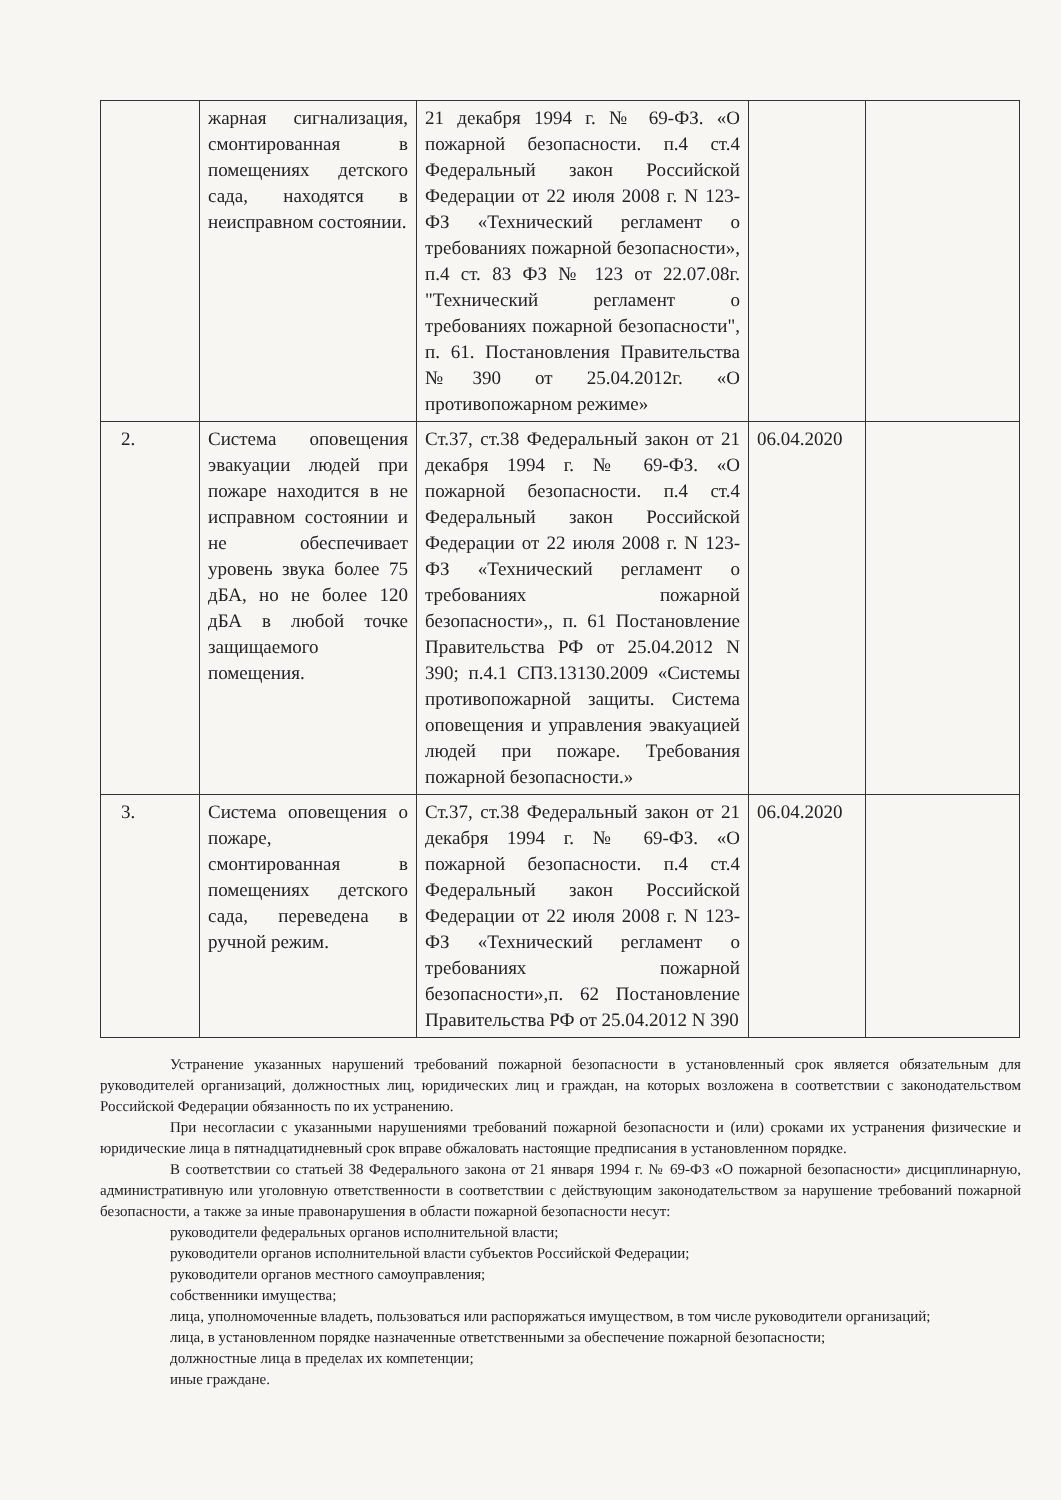| | жарная сигнализация, смонтированная в помещениях детского сада, находятся в неисправном состоянии. | 21 декабря 1994 г. № 69-ФЗ. «О пожарной безопасности. п.4 ст.4 Федеральный закон Российской Федерации от 22 июля 2008 г. N 123-ФЗ «Технический регламент о требованиях пожарной безопасности», п.4 ст. 83 ФЗ № 123 от 22.07.08г. "Технический регламент о требованиях пожарной безопасности", п. 61. Постановления Правительства №390 от 25.04.2012г. «О противопожарном режиме» | | |
| 2. | Система оповещения эвакуации людей при пожаре находится в не исправном состоянии и не обеспечивает уровень звука более 75 дБА, но не более 120 дБА в любой точке защищаемого помещения. | Ст.37, ст.38 Федеральный закон от 21 декабря 1994 г. № 69-ФЗ. «О пожарной безопасности. п.4 ст.4 Федеральный закон Российской Федерации от 22 июля 2008 г. N 123-ФЗ «Технический регламент о требованиях пожарной безопасности»,, п. 61 Постановление Правительства РФ от 25.04.2012 N 390; п.4.1 СП3.13130.2009 «Системы противопожарной защиты. Система оповещения и управления эвакуацией людей при пожаре. Требования пожарной безопасности.» | 06.04.2020 | |
| 3. | Система оповещения о пожаре, смонтированная в помещениях детского сада, переведена в ручной режим. | Ст.37, ст.38 Федеральный закон от 21 декабря 1994 г. № 69-ФЗ. «О пожарной безопасности. п.4 ст.4 Федеральный закон Российской Федерации от 22 июля 2008 г. N 123-ФЗ «Технический регламент о требованиях пожарной безопасности»,п. 62 Постановление Правительства РФ от 25.04.2012 N 390 | 06.04.2020 | |
Устранение указанных нарушений требований пожарной безопасности в установленный срок является обязательным для руководителей организаций, должностных лиц, юридических лиц и граждан, на которых возложена в соответствии с законодательством Российской Федерации обязанность по их устранению.
При несогласии с указанными нарушениями требований пожарной безопасности и (или) сроками их устранения физические и юридические лица в пятнадцатидневный срок вправе обжаловать настоящие предписания в установленном порядке.
В соответствии со статьей 38 Федерального закона от 21 января 1994 г. № 69-ФЗ «О пожарной безопасности» дисциплинарную, административную или уголовную ответственности в соответствии с действующим законодательством за нарушение требований пожарной безопасности, а также за иные правонарушения в области пожарной безопасности несут:
руководители федеральных органов исполнительной власти;
руководители органов исполнительной власти субъектов Российской Федерации;
руководители органов местного самоуправления;
собственники имущества;
лица, уполномоченные владеть, пользоваться или распоряжаться имуществом, в том числе руководители организаций;
лица, в установленном порядке назначенные ответственными за обеспечение пожарной безопасности;
должностные лица в пределах их компетенции;
иные граждане.